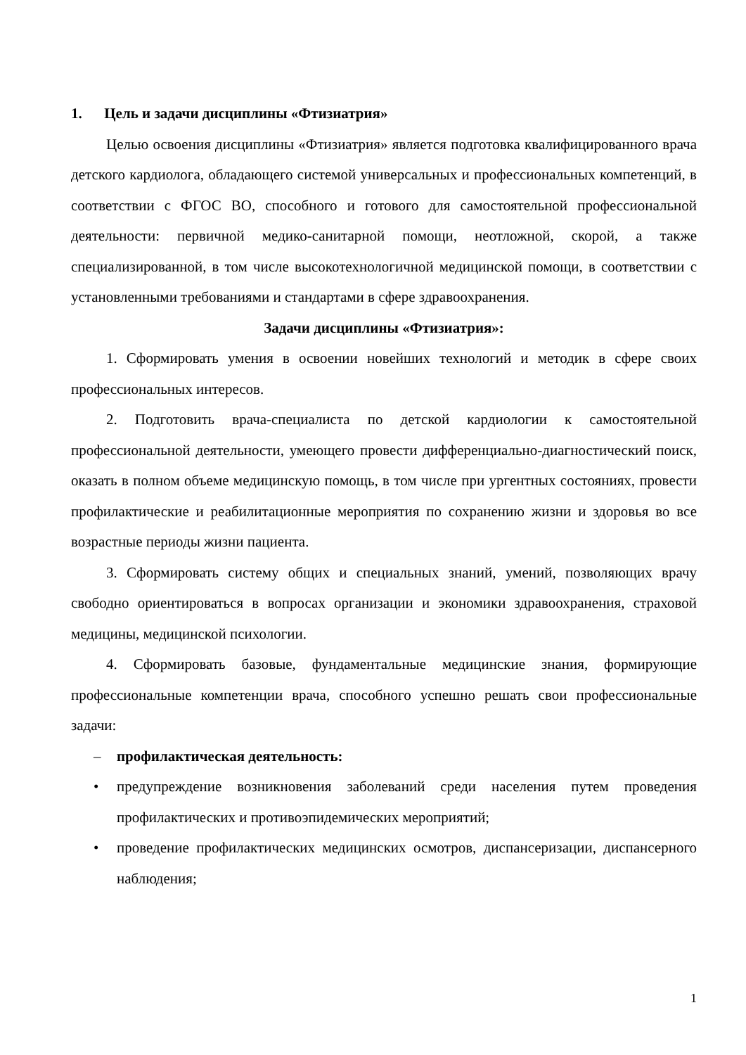1. Цель и задачи дисциплины «Фтизиатрия»
Целью освоения дисциплины «Фтизиатрия» является подготовка квалифицированного врача детского кардиолога, обладающего системой универсальных и профессиональных компетенций, в соответствии с ФГОС ВО, способного и готового для самостоятельной профессиональной деятельности: первичной медико-санитарной помощи, неотложной, скорой, а также специализированной, в том числе высокотехнологичной медицинской помощи, в соответствии с установленными требованиями и стандартами в сфере здравоохранения.
Задачи дисциплины «Фтизиатрия»:
1. Сформировать умения в освоении новейших технологий и методик в сфере своих профессиональных интересов.
2. Подготовить врача-специалиста по детской кардиологии к самостоятельной профессиональной деятельности, умеющего провести дифференциально-диагностический поиск, оказать в полном объеме медицинскую помощь, в том числе при ургентных состояниях, провести профилактические и реабилитационные мероприятия по сохранению жизни и здоровья во все возрастные периоды жизни пациента.
3. Сформировать систему общих и специальных знаний, умений, позволяющих врачу свободно ориентироваться в вопросах организации и экономики здравоохранения, страховой медицины, медицинской психологии.
4. Сформировать базовые, фундаментальные медицинские знания, формирующие профессиональные компетенции врача, способного успешно решать свои профессиональные задачи:
– профилактическая деятельность:
• предупреждение возникновения заболеваний среди населения путем проведения профилактических и противоэпидемических мероприятий;
• проведение профилактических медицинских осмотров, диспансеризации, диспансерного наблюдения;
1